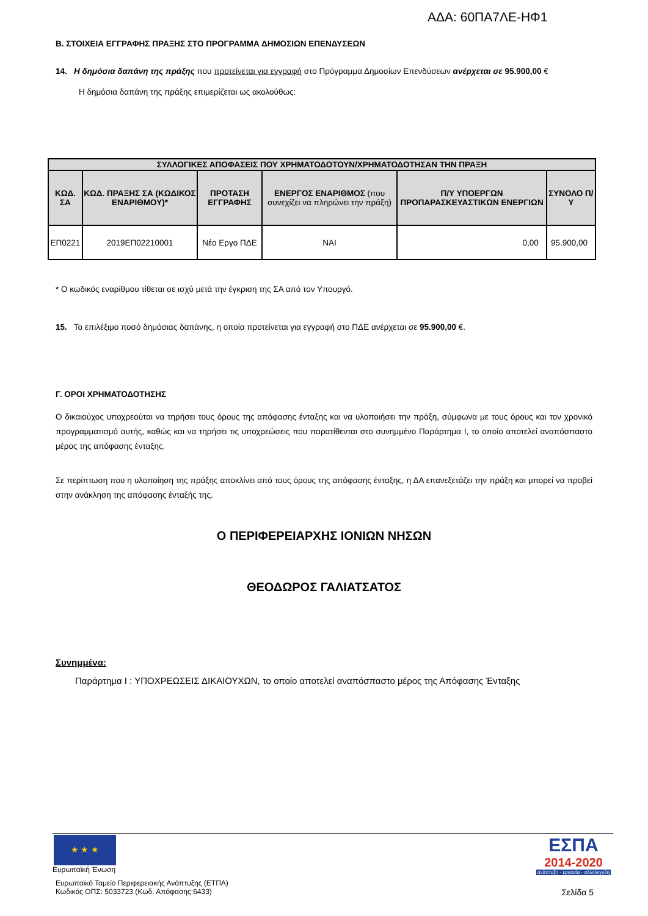ΑΔΑ: 60ΠΑ7ΛΕ-ΗΦ1
Β. ΣΤΟΙΧΕΙΑ ΕΓΓΡΑΦΗΣ ΠΡΑΞΗΣ ΣΤΟ ΠΡΟΓΡΑΜΜΑ ΔΗΜΟΣΙΩΝ ΕΠΕΝΔΥΣΕΩΝ
14. Η δημόσια δαπάνη της πράξης που προτείνεται για εγγραφή στο Πρόγραμμα Δημοσίων Επενδύσεων ανέρχεται σε 95.900,00 €
Η δημόσια δαπάνη της πράξης επιμερίζεται ως ακολούθως:
| ΣΥΛΛΟΓΙΚΕΣ ΑΠΟΦΑΣΕΙΣ ΠΟΥ ΧΡΗΜΑΤΟΔΟΤΟΥΝ/ΧΡΗΜΑΤΟΔΟΤΗΣΑΝ ΤΗΝ ΠΡΑΞΗ | | | | | |
| --- | --- | --- | --- | --- | --- |
| ΚΩΔ. ΣΑ | ΚΩΔ. ΠΡΑΞΗΣ ΣΑ (ΚΩΔΙΚΟΣ ΕΝΑΡΙΘΜΟΥ)* | ΠΡΟΤΑΣΗ ΕΓΓΡΑΦΗΣ | ΕΝΕΡΓΟΣ ΕΝΑΡΙΘΜΟΣ (που συνεχίζει να πληρώνει την πράξη) | Π/Υ ΥΠΟΕΡΓΩΝ ΠΡΟΠΑΡΑΣΚΕΥΑΣΤΙΚΩΝ ΕΝΕΡΓΙΩΝ | ΣΥΝΟΛΟ Π/Υ |
| ΕΠ0221 | 2019ΕΠ02210001 | Νέο Εργο ΠΔΕ | ΝΑΙ | 0,00 | 95.900,00 |
* Ο κωδικός εναρίθμου τίθεται σε ισχύ μετά την έγκριση της ΣΑ από τον Υπουργό.
15. Το επιλέξιμο ποσό δημόσιας δαπάνης, η οποία προτείνεται για εγγραφή στο ΠΔΕ ανέρχεται σε 95.900,00 €.
Γ. ΟΡΟΙ ΧΡΗΜΑΤΟΔΟΤΗΣΗΣ
Ο δικαιούχος υποχρεούται να τηρήσει τους όρους της απόφασης ένταξης και να υλοποιήσει την πράξη, σύμφωνα με τους όρους και τον χρονικό προγραμματισμό αυτής, καθώς και να τηρήσει τις υποχρεώσεις που παρατίθενται στο συνημμένο Παράρτημα Ι, το οποίο αποτελεί αναπόσπαστο μέρος της απόφασης ένταξης.
Σε περίπτωση που η υλοποίηση της πράξης αποκλίνει από τους όρους της απόφασης ένταξης, η ΔΑ επανεξετάζει την πράξη και μπορεί να προβεί στην ανάκληση της απόφασης ένταξής της.
Ο ΠΕΡΙΦΕΡΕΙΑΡΧΗΣ ΙΟΝΙΩΝ ΝΗΣΩΝ
ΘΕΟΔΩΡΟΣ ΓΑΛΙΑΤΣΑΤΟΣ
Συνημμένα:
Παράρτημα Ι : ΥΠΟΧΡΕΩΣΕΙΣ ΔΙΚΑΙΟΥΧΩΝ, το οποίο αποτελεί αναπόσπαστο μέρος της Απόφασης Ένταξης
★ ★ ★
Ευρωπαϊκή Ένωση
ΕΣΠΑ
2014-2020
ανάπτυξη - εργασία - αλληλεγγύη
Ευρωπαϊκό Ταμείο Περιφερειακής Ανάπτυξης (ΕΤΠΑ)
Κωδικός ΟΠΣ: 5033723 (Κωδ. Απόφασης:6433)
Σελίδα 5